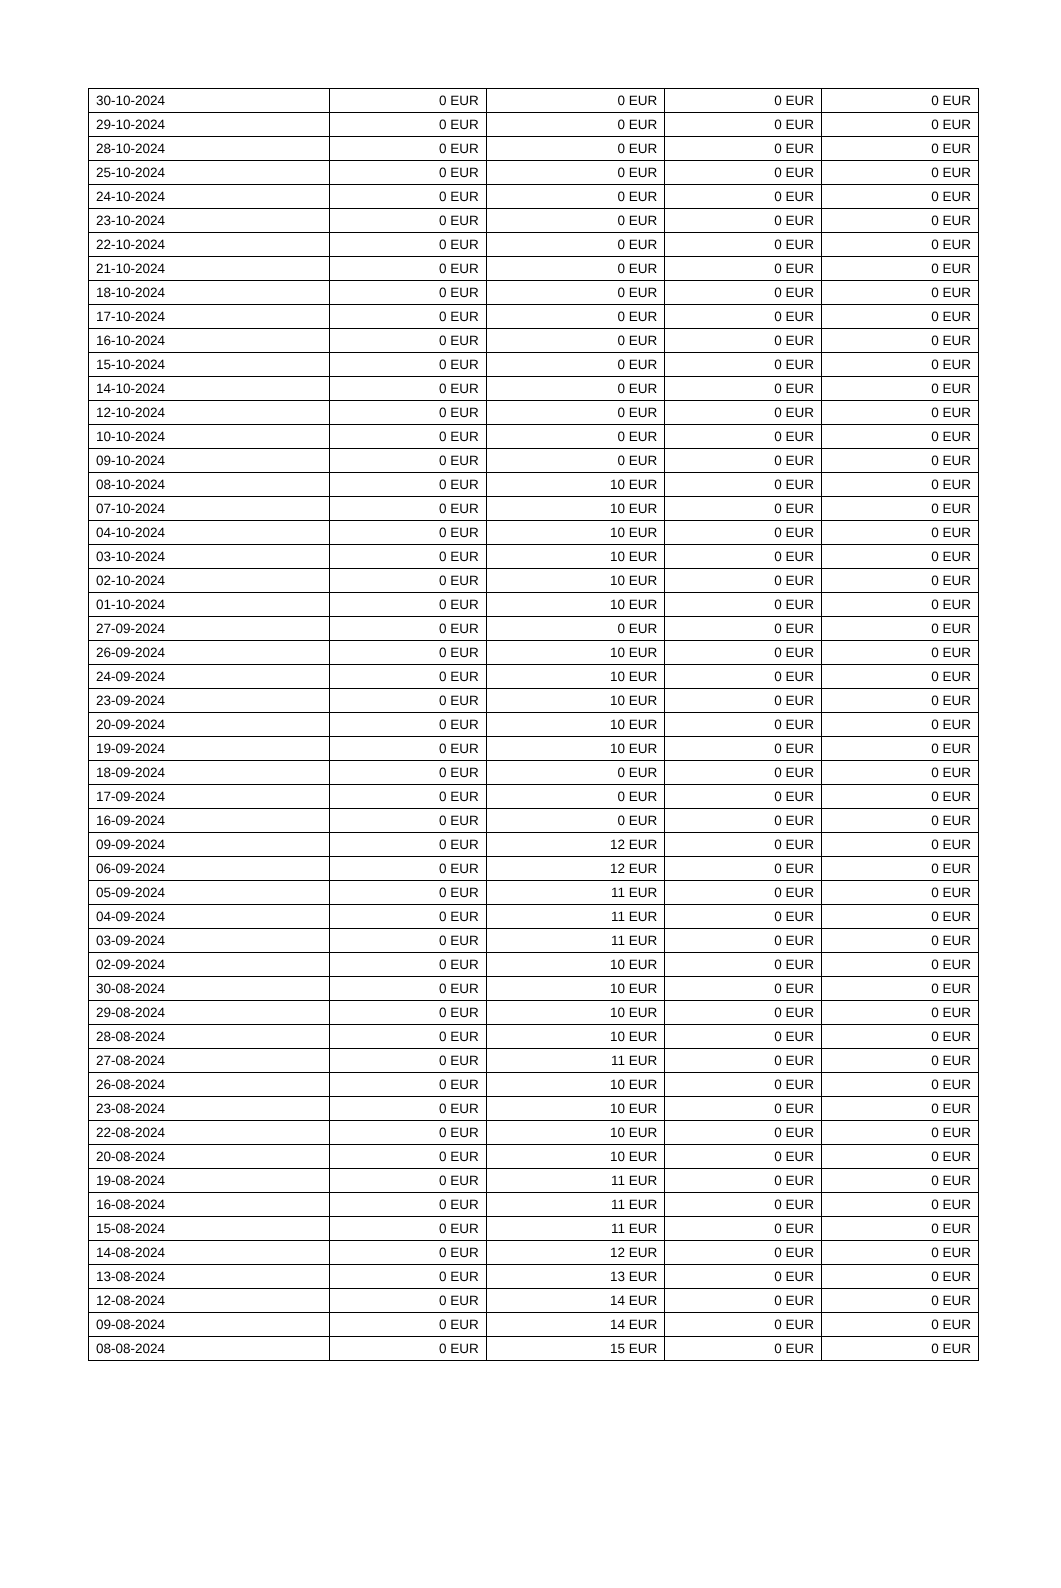| 30-10-2024 | 0 EUR | 0 EUR | 0 EUR | 0 EUR |
| 29-10-2024 | 0 EUR | 0 EUR | 0 EUR | 0 EUR |
| 28-10-2024 | 0 EUR | 0 EUR | 0 EUR | 0 EUR |
| 25-10-2024 | 0 EUR | 0 EUR | 0 EUR | 0 EUR |
| 24-10-2024 | 0 EUR | 0 EUR | 0 EUR | 0 EUR |
| 23-10-2024 | 0 EUR | 0 EUR | 0 EUR | 0 EUR |
| 22-10-2024 | 0 EUR | 0 EUR | 0 EUR | 0 EUR |
| 21-10-2024 | 0 EUR | 0 EUR | 0 EUR | 0 EUR |
| 18-10-2024 | 0 EUR | 0 EUR | 0 EUR | 0 EUR |
| 17-10-2024 | 0 EUR | 0 EUR | 0 EUR | 0 EUR |
| 16-10-2024 | 0 EUR | 0 EUR | 0 EUR | 0 EUR |
| 15-10-2024 | 0 EUR | 0 EUR | 0 EUR | 0 EUR |
| 14-10-2024 | 0 EUR | 0 EUR | 0 EUR | 0 EUR |
| 12-10-2024 | 0 EUR | 0 EUR | 0 EUR | 0 EUR |
| 10-10-2024 | 0 EUR | 0 EUR | 0 EUR | 0 EUR |
| 09-10-2024 | 0 EUR | 0 EUR | 0 EUR | 0 EUR |
| 08-10-2024 | 0 EUR | 10 EUR | 0 EUR | 0 EUR |
| 07-10-2024 | 0 EUR | 10 EUR | 0 EUR | 0 EUR |
| 04-10-2024 | 0 EUR | 10 EUR | 0 EUR | 0 EUR |
| 03-10-2024 | 0 EUR | 10 EUR | 0 EUR | 0 EUR |
| 02-10-2024 | 0 EUR | 10 EUR | 0 EUR | 0 EUR |
| 01-10-2024 | 0 EUR | 10 EUR | 0 EUR | 0 EUR |
| 27-09-2024 | 0 EUR | 0 EUR | 0 EUR | 0 EUR |
| 26-09-2024 | 0 EUR | 10 EUR | 0 EUR | 0 EUR |
| 24-09-2024 | 0 EUR | 10 EUR | 0 EUR | 0 EUR |
| 23-09-2024 | 0 EUR | 10 EUR | 0 EUR | 0 EUR |
| 20-09-2024 | 0 EUR | 10 EUR | 0 EUR | 0 EUR |
| 19-09-2024 | 0 EUR | 10 EUR | 0 EUR | 0 EUR |
| 18-09-2024 | 0 EUR | 0 EUR | 0 EUR | 0 EUR |
| 17-09-2024 | 0 EUR | 0 EUR | 0 EUR | 0 EUR |
| 16-09-2024 | 0 EUR | 0 EUR | 0 EUR | 0 EUR |
| 09-09-2024 | 0 EUR | 12 EUR | 0 EUR | 0 EUR |
| 06-09-2024 | 0 EUR | 12 EUR | 0 EUR | 0 EUR |
| 05-09-2024 | 0 EUR | 11 EUR | 0 EUR | 0 EUR |
| 04-09-2024 | 0 EUR | 11 EUR | 0 EUR | 0 EUR |
| 03-09-2024 | 0 EUR | 11 EUR | 0 EUR | 0 EUR |
| 02-09-2024 | 0 EUR | 10 EUR | 0 EUR | 0 EUR |
| 30-08-2024 | 0 EUR | 10 EUR | 0 EUR | 0 EUR |
| 29-08-2024 | 0 EUR | 10 EUR | 0 EUR | 0 EUR |
| 28-08-2024 | 0 EUR | 10 EUR | 0 EUR | 0 EUR |
| 27-08-2024 | 0 EUR | 11 EUR | 0 EUR | 0 EUR |
| 26-08-2024 | 0 EUR | 10 EUR | 0 EUR | 0 EUR |
| 23-08-2024 | 0 EUR | 10 EUR | 0 EUR | 0 EUR |
| 22-08-2024 | 0 EUR | 10 EUR | 0 EUR | 0 EUR |
| 20-08-2024 | 0 EUR | 10 EUR | 0 EUR | 0 EUR |
| 19-08-2024 | 0 EUR | 11 EUR | 0 EUR | 0 EUR |
| 16-08-2024 | 0 EUR | 11 EUR | 0 EUR | 0 EUR |
| 15-08-2024 | 0 EUR | 11 EUR | 0 EUR | 0 EUR |
| 14-08-2024 | 0 EUR | 12 EUR | 0 EUR | 0 EUR |
| 13-08-2024 | 0 EUR | 13 EUR | 0 EUR | 0 EUR |
| 12-08-2024 | 0 EUR | 14 EUR | 0 EUR | 0 EUR |
| 09-08-2024 | 0 EUR | 14 EUR | 0 EUR | 0 EUR |
| 08-08-2024 | 0 EUR | 15 EUR | 0 EUR | 0 EUR |